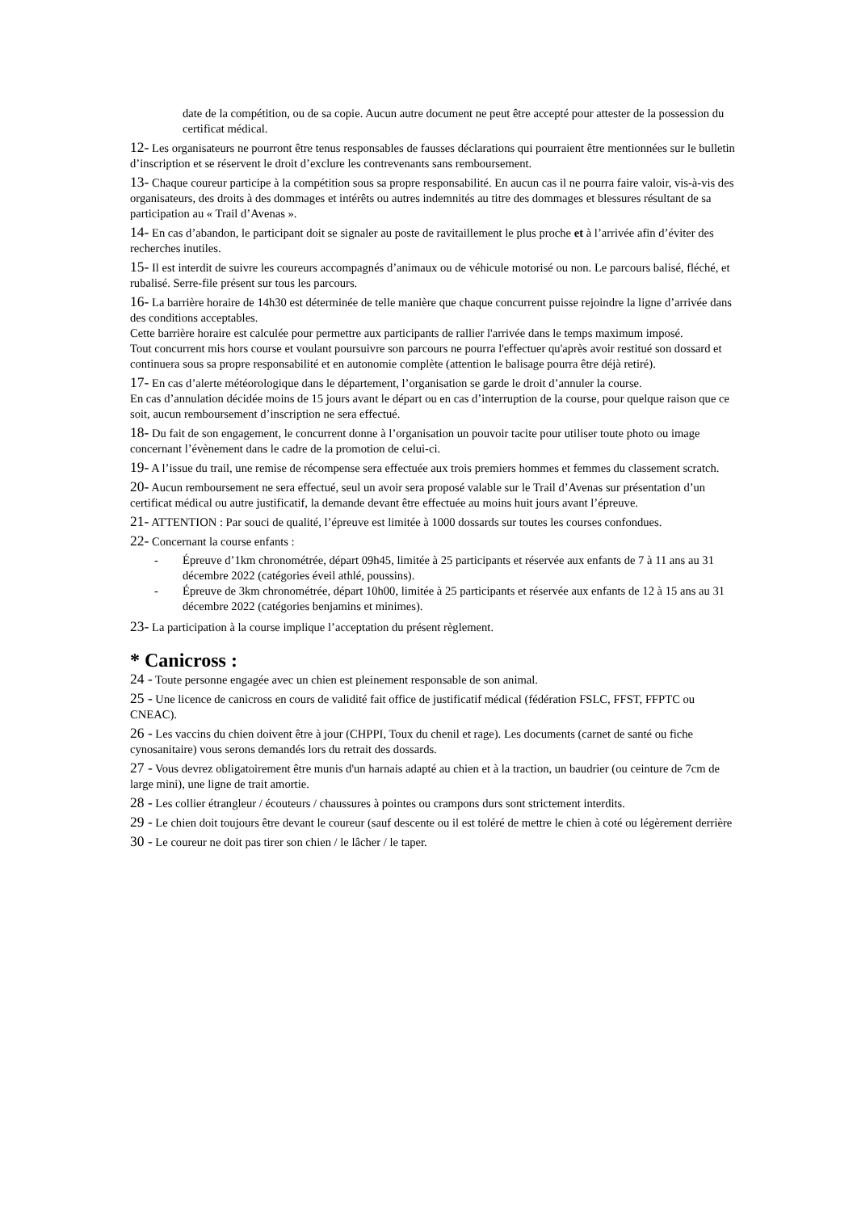date de la compétition, ou de sa copie. Aucun autre document ne peut être accepté pour attester de la possession du certificat médical.
12- Les organisateurs ne pourront être tenus responsables de fausses déclarations qui pourraient être mentionnées sur le bulletin d’inscription et se réservent le droit d’exclure les contrevenants sans remboursement.
13- Chaque coureur participe à la compétition sous sa propre responsabilité. En aucun cas il ne pourra faire valoir, vis-à-vis des organisateurs, des droits à des dommages et intérêts ou autres indemnités au titre des dommages et blessures résultant de sa participation au « Trail d’Avenas ».
14- En cas d’abandon, le participant doit se signaler au poste de ravitaillement le plus proche et à l’arrivée afin d’éviter des recherches inutiles.
15- Il est interdit de suivre les coureurs accompagnés d’animaux ou de véhicule motorisé ou non. Le parcours balisé, fléché, et rubalisé. Serre-file présent sur tous les parcours.
16- La barrière horaire de 14h30 est déterminée de telle manière que chaque concurrent puisse rejoindre la ligne d’arrivée dans des conditions acceptables.
Cette barrière horaire est calculée pour permettre aux participants de rallier l'arrivée dans le temps maximum imposé.
Tout concurrent mis hors course et voulant poursuivre son parcours ne pourra l'effectuer qu'après avoir restitué son dossard et continuera sous sa propre responsabilité et en autonomie complète (attention le balisage pourra être déjà retiré).
17- En cas d’alerte météorologique dans le département, l’organisation se garde le droit d’annuler la course.
En cas d’annulation décidée moins de 15 jours avant le départ ou en cas d’interruption de la course, pour quelque raison que ce soit, aucun remboursement d’inscription ne sera effectué.
18- Du fait de son engagement, le concurrent donne à l’organisation un pouvoir tacite pour utiliser toute photo ou image concernant l’évènement dans le cadre de la promotion de celui-ci.
19- A l’issue du trail, une remise de récompense sera effectuée aux trois premiers hommes et femmes du classement scratch.
20- Aucun remboursement ne sera effectué, seul un avoir sera proposé valable sur le Trail d’Avenas sur présentation d’un certificat médical ou autre justificatif, la demande devant être effectuée au moins huit jours avant l’épreuve.
21- ATTENTION : Par souci de qualité, l’épreuve est limitée à 1000 dossards sur toutes les courses confondues.
22- Concernant la course enfants :
- Épreuve d’1km chronométrée, départ 09h45, limitée à 25 participants et réservée aux enfants de 7 à 11 ans au 31 décembre 2022 (catégories éveil athlé, poussins).
- Épreuve de 3km chronométrée, départ 10h00, limitée à 25 participants et réservée aux enfants de 12 à 15 ans au 31 décembre 2022 (catégories benjamins et minimes).
23- La participation à la course implique l’acceptation du présent règlement.
* Canicross :
24 - Toute personne engagée avec un chien est pleinement responsable de son animal.
25 - Une licence de canicross en cours de validité fait office de justificatif médical (fédération FSLC, FFST, FFPTC ou CNEAC).
26 - Les vaccins du chien doivent être à jour (CHPPI, Toux du chenil et rage). Les documents (carnet de santé ou fiche cynosanitaire) vous serons demandés lors du retrait des dossards.
27 - Vous devrez obligatoirement être munis d'un harnais adapté au chien et à la traction, un baudrier (ou ceinture de 7cm de large mini), une ligne de trait amortie.
28 - Les collier étrangleur / écouteurs / chaussures à pointes ou crampons durs sont strictement interdits.
29 - Le chien doit toujours être devant le coureur (sauf descente ou il est toléré de mettre le chien à coté ou légèrement derrière
30 - Le coureur ne doit pas tirer son chien / le lâcher / le taper.